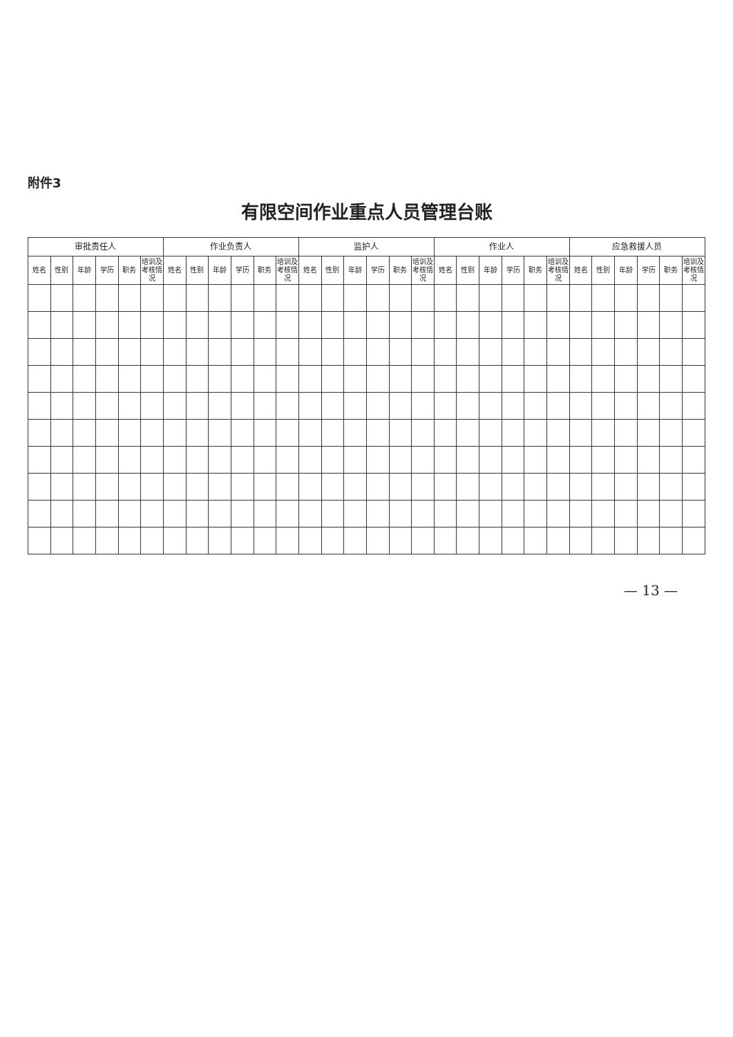附件3
有限空间作业重点人员管理台账
| 审批责任人 | | | | | | 作业负责人 | | | | | | 监护人 | | | | | | 作业人 | | | | | | 应急救援人员 | | | | | |
| --- | --- | --- | --- | --- | --- | --- | --- | --- | --- | --- | --- | --- | --- | --- | --- | --- | --- | --- | --- | --- | --- | --- | --- | --- | --- | --- | --- | --- | --- |
| 姓名 | 性别 | 年龄 | 学历 | 职务 | 培训及考核情况 | 姓名 | 性别 | 年龄 | 学历 | 职务 | 培训及考核情况 | 姓名 | 性别 | 年龄 | 学历 | 职务 | 培训及考核情况 | 姓名 | 性别 | 年龄 | 学历 | 职务 | 培训及考核情况 | 姓名 | 性别 | 年龄 | 学历 | 职务 | 培训及考核情况 |
— 13 —